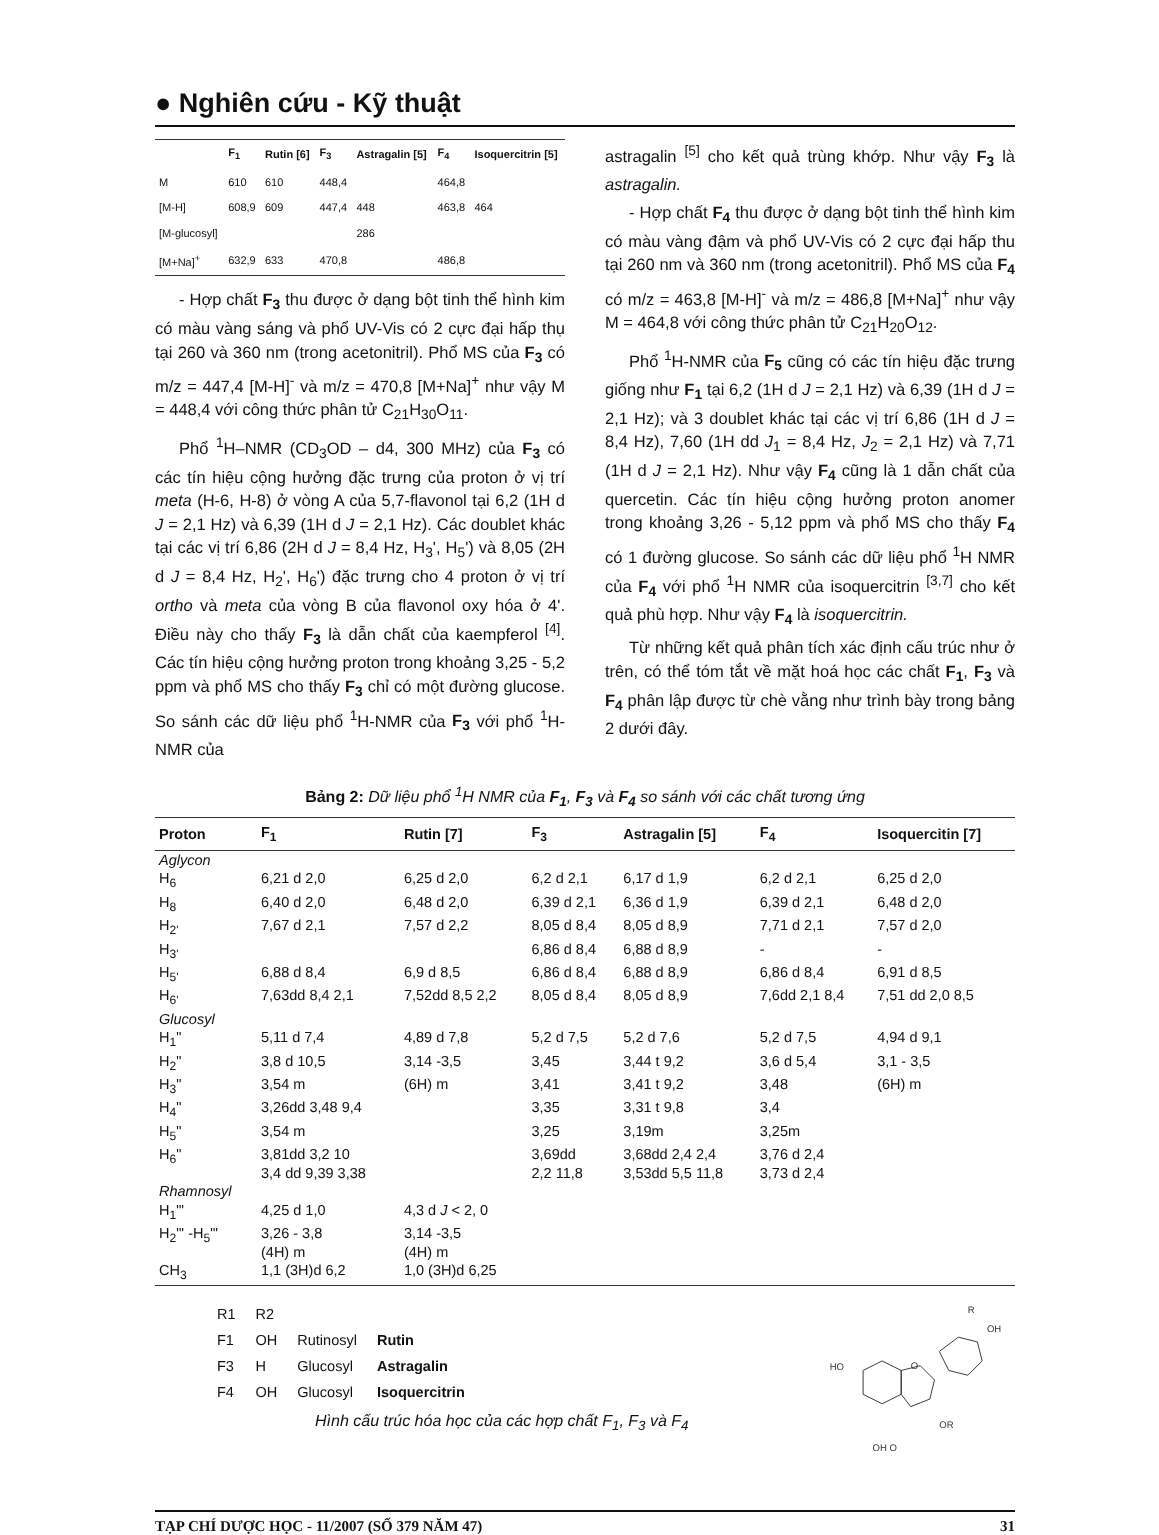● Nghiên cứu - Kỹ thuật
| | F<sub>1</sub> | Rutin [6] | F<sub>3</sub> | Astragalin [5] | F<sub>4</sub> | Isoquercitrin [5] |
| --- | --- | --- | --- | --- | --- | --- |
| M | 610 | 610 | 448,4 | | 464,8 | |
| [M-H] | 608,9 | 609 | 447,4 | 448 | 463,8 | 464 |
| [M-glucosyl] | | | | 286 | | |
| [M+Na]<sup>+</sup> | 632,9 | 633 | 470,8 | | 486,8 | |
- Hợp chất F<sub>3</sub> thu được ở dạng bột tinh thể hình kim có màu vàng sáng và phổ UV-Vis có 2 cực đại hấp thụ tại 260 và 360 nm (trong acetonitril). Phổ MS của F<sub>3</sub> có m/z = 447,4 [M-H]<sup>-</sup> và m/z = 470,8 [M+Na]<sup>+</sup> như vậy M = 448,4 với công thức phân tử C<sub>21</sub>H<sub>30</sub>O<sub>11</sub>.
Phổ <sup>1</sup>H–NMR (CD<sub>3</sub>OD – d4, 300 MHz) của F<sub>3</sub> có các tín hiệu cộng hưởng đặc trưng của proton ở vị trí meta (H-6, H-8) ở vòng A của 5,7-flavonol tại 6,2 (1H d J = 2,1 Hz) và 6,39 (1H d J = 2,1 Hz). Các doublet khác tại các vị trí 6,86 (2H d J = 8,4 Hz, H<sub>3</sub>', H<sub>5</sub>') và 8,05 (2H d J = 8,4 Hz, H<sub>2</sub>', H<sub>6</sub>') đặc trưng cho 4 proton ở vị trí ortho và meta của vòng B của flavonol oxy hóa ở 4'. Điều này cho thấy F<sub>3</sub> là dẫn chất của kaempferol <sup>[4]</sup>. Các tín hiệu cộng hưởng proton trong khoảng 3,25 - 5,2 ppm và phổ MS cho thấy F<sub>3</sub> chỉ có một đường glucose. So sánh các dữ liệu phổ <sup>1</sup>H-NMR của F<sub>3</sub> với phổ <sup>1</sup>H-NMR của
astragalin <sup>[5]</sup> cho kết quả trùng khớp. Như vậy F<sub>3</sub> là astragalin.
- Hợp chất F<sub>4</sub> thu được ở dạng bột tinh thể hình kim có màu vàng đậm và phổ UV-Vis có 2 cực đại hấp thu tại 260 nm và 360 nm (trong acetonitril). Phổ MS của F<sub>4</sub> có m/z = 463,8 [M-H]<sup>-</sup> và m/z = 486,8 [M+Na]<sup>+</sup> như vậy M = 464,8 với công thức phân tử C<sub>21</sub>H<sub>20</sub>O<sub>12</sub>.
Phổ <sup>1</sup>H-NMR của F<sub>5</sub> cũng có các tín hiệu đặc trưng giống như F<sub>1</sub> tại 6,2 (1H d J = 2,1 Hz) và 6,39 (1H d J = 2,1 Hz); và 3 doublet khác tại các vị trí 6,86 (1H d J = 8,4 Hz), 7,60 (1H dd J<sub>1</sub> = 8,4 Hz, J<sub>2</sub> = 2,1 Hz) và 7,71 (1H d J = 2,1 Hz). Như vậy F<sub>4</sub> cũng là 1 dẫn chất của quercetin. Các tín hiệu cộng hưởng proton anomer trong khoảng 3,26 - 5,12 ppm và phổ MS cho thấy F<sub>4</sub> có 1 đường glucose. So sánh các dữ liệu phổ <sup>1</sup>H NMR của F<sub>4</sub> với phổ <sup>1</sup>H NMR của isoquercitrin <sup>[3,7]</sup> cho kết quả phù hợp. Như vậy F<sub>4</sub> là isoquercitrin.
Từ những kết quả phân tích xác định cấu trúc như ở trên, có thể tóm tắt về mặt hoá học các chất F<sub>1</sub>, F<sub>3</sub> và F<sub>4</sub> phân lập được từ chè vằng như trình bày trong bảng 2 dưới đây.
Bảng 2: Dữ liệu phổ <sup>1</sup>H NMR của F<sub>1</sub>, F<sub>3</sub> và F<sub>4</sub> so sánh với các chất tương ứng
| Proton | F<sub>1</sub> | Rutin [7] | F<sub>3</sub> | Astragalin [5] | F<sub>4</sub> | Isoquercitin [7] |
| --- | --- | --- | --- | --- | --- | --- |
| Aglycon | | | | | | |
| H<sub>6</sub> | 6,21 d 2,0 | 6,25 d 2,0 | 6,2 d 2,1 | 6,17 d 1,9 | 6,2 d 2,1 | 6,25 d 2,0 |
| H<sub>8</sub> | 6,40 d 2,0 | 6,48 d 2,0 | 6,39 d 2,1 | 6,36 d 1,9 | 6,39 d 2,1 | 6,48 d 2,0 |
| H<sub>2'</sub> | 7,67 d 2,1 | 7,57 d 2,2 | 8,05 d 8,4 | 8,05 d 8,9 | 7,71 d 2,1 | 7,57 d 2,0 |
| H<sub>3'</sub> | | | 6,86 d 8,4 | 6,88 d 8,9 | - | - |
| H<sub>5'</sub> | 6,88 d 8,4 | 6,9 d 8,5 | 6,86 d 8,4 | 6,88 d 8,9 | 6,86 d 8,4 | 6,91 d 8,5 |
| H<sub>6'</sub> | 7,63dd 8,4 2,1 | 7,52dd 8,5 2,2 | 8,05 d 8,4 | 8,05 d 8,9 | 7,6dd 2,1 8,4 | 7,51 dd 2,0 8,5 |
| Glucosyl | | | | | | |
| H<sub>1</sub>" | 5,11 d 7,4 | 4,89 d 7,8 | 5,2 d 7,5 | 5,2 d 7,6 | 5,2 d 7,5 | 4,94 d 9,1 |
| H<sub>2</sub>" | 3,8 d 10,5 | 3,14 -3,5 | 3,45 | 3,44 t 9,2 | 3,6 d 5,4 | 3,1 - 3,5 |
| H<sub>3</sub>" | 3,54 m | (6H) m | 3,41 | 3,41 t 9,2 | 3,48 | (6H) m |
| H<sub>4</sub>" | 3,26dd 3,48 9,4 | | 3,35 | 3,31 t 9,8 | 3,4 | |
| H<sub>5</sub>" | 3,54 m | | 3,25 | 3,19m | 3,25m | |
| H<sub>6</sub>" | 3,81dd 3,2 10 3,4 dd 9,39 3,38 | | 3,69dd 2,2 11,8 | 3,68dd 2,4 2,4 3,53dd 5,5 11,8 | 3,76 d 2,4 3,73 d 2,4 | |
| Rhamnosyl | | | | | | |
| H<sub>1</sub>"' | 4,25 d 1,0 | 4,3 d J < 2, 0 | | | | |
| H<sub>2</sub>"' -H<sub>5</sub>"' | 3,26 - 3,8 (4H) m | 3,14 -3,5 (4H) m | | | | |
| CH<sub>3</sub> | 1,1 (3H)d 6,2 | 1,0 (3H)d 6,25 | | | | |
| R1 | R2 | | |
| F1 | OH | Rutinosyl | Rutin |
| F3 | H | Glucosyl | Astragalin |
| F4 | OH | Glucosyl | Isoquercitrin |
Hình cấu trúc hóa học của các hợp chất F<sub>1</sub>, F<sub>3</sub> và F<sub>4</sub>
R
OH
HO
O
OR
OH O
TẠP CHÍ DƯỢC HỌC - 11/2007 (SỐ 379 NĂM 47) 31